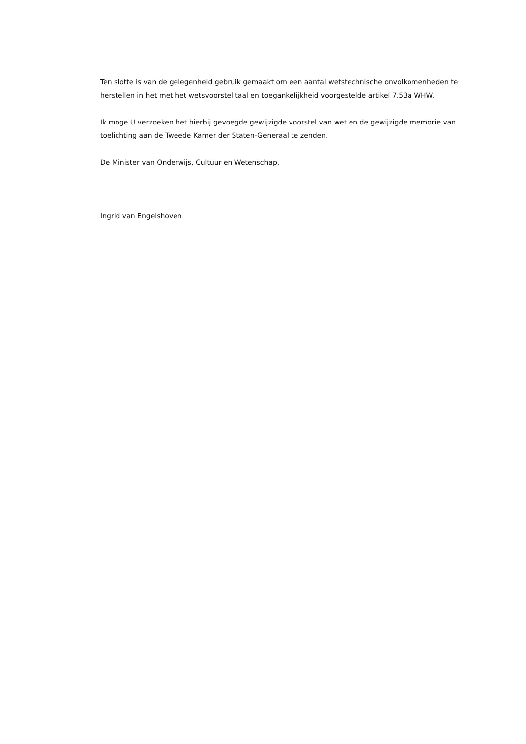Ten slotte is van de gelegenheid gebruik gemaakt om een aantal wetstechnische onvolkomenheden te herstellen in het met het wetsvoorstel taal en toegankelijkheid voorgestelde artikel 7.53a WHW.
Ik moge U verzoeken het hierbij gevoegde gewijzigde voorstel van wet en de gewijzigde memorie van toelichting aan de Tweede Kamer der Staten-Generaal te zenden.
De Minister van Onderwijs, Cultuur en Wetenschap,
Ingrid van Engelshoven